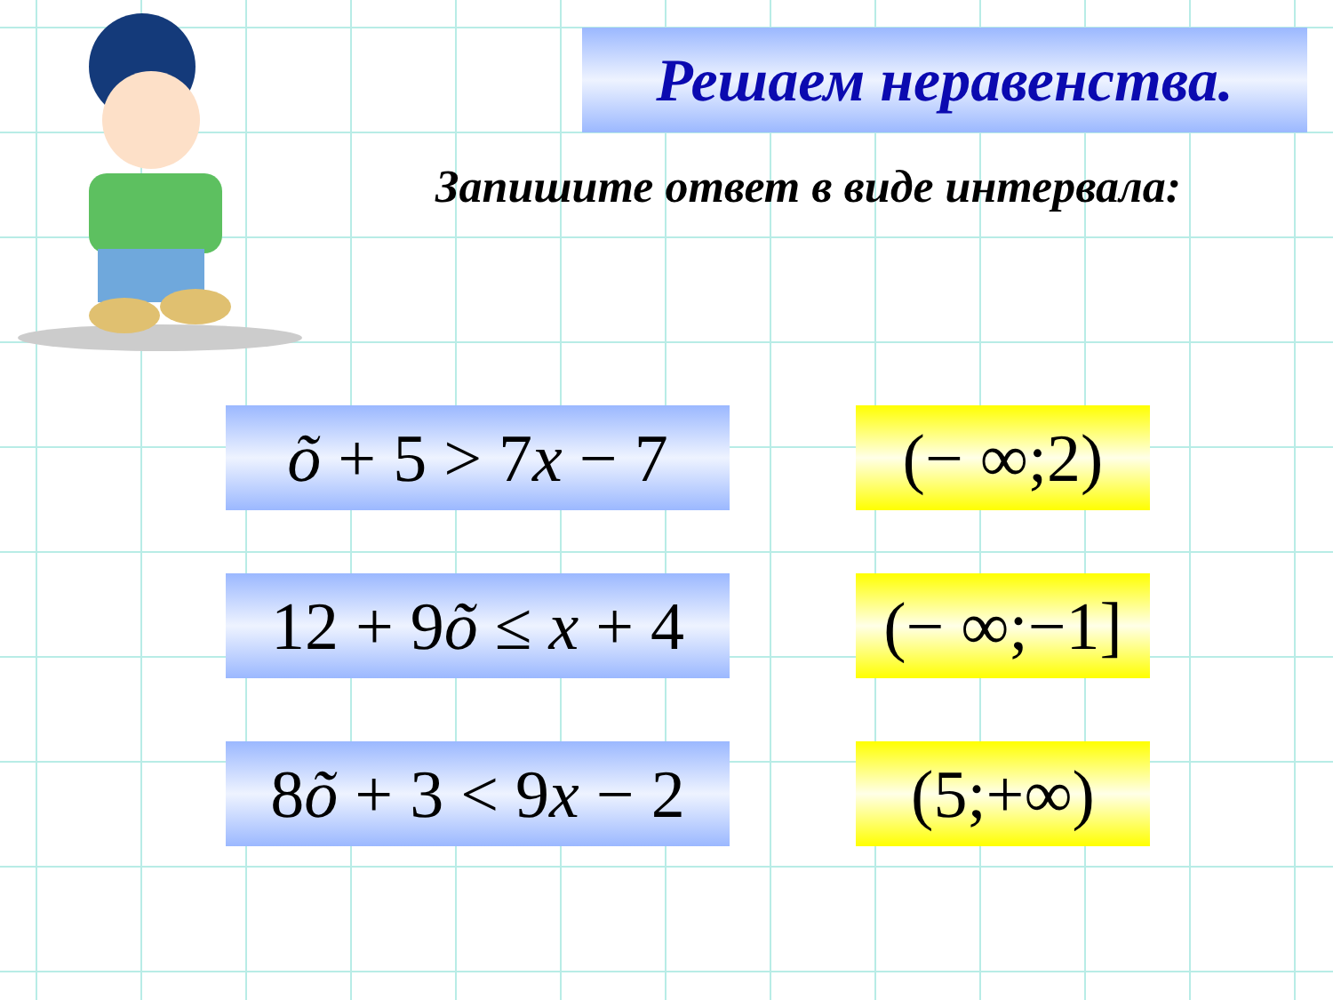Решаем неравенства.
Запишите ответ в виде интервала:
õ + 5 > 7x − 7
(− ∞;2)
12 + 9õ ≤ x + 4
(− ∞;−1]
8õ + 3 < 9x − 2
(5;+∞)